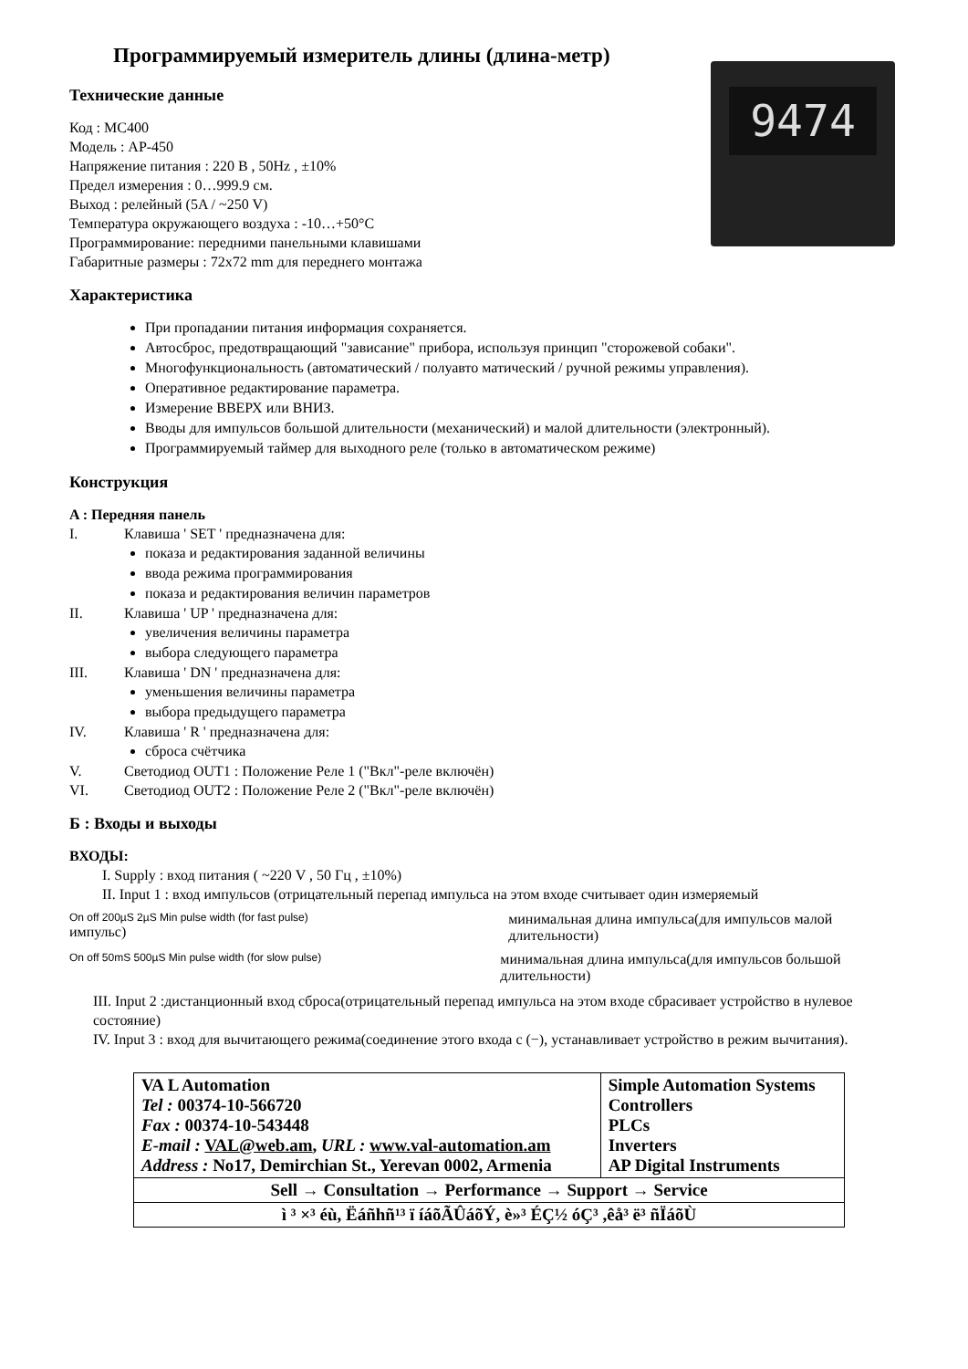9474
Программируемый измеритель длины (длина-метр)
Технические данные
Код : MC400
Модель : AP-450
Напряжение питания : 220 В , 50Hz , ±10%
Предел измерения : 0…999.9 см.
Выход : релейный (5A / ~250 V)
Температура окружающего воздуха : -10…+50°C
Программирование: передними панельными клавишами
Габаритные размеры : 72x72 mm для переднего монтажа
Характеристика
При пропадании питания информация сохраняется.
Автосброс, предотвращающий "зависание" прибора, используя принцип "сторожевой собаки".
Многофункциональность (автоматический / полуавто матический / ручной режимы управления).
Оперативное редактирование параметра.
Измерение ВВЕРХ или ВНИЗ.
Вводы для импульсов большой длительности (механический) и малой длительности (электронный).
Программируемый таймер для выходного реле (только в автоматическом режиме)
Конструкция
A : Передняя панель
I. Клавиша ' SET ' предназначена для:
показа и редактирования заданной величины
ввода режима программирования
показа и редактирования величин параметров
II. Клавиша ' UP ' предназначена для:
увеличения величины параметра
выбора следующего параметра
III. Клавиша ' DN ' предназначена для:
уменьшения величины параметра
выбора предыдущего параметра
IV. Клавиша ' R ' предназначена для:
сброса счётчика
V. Светодиод OUT1 : Положение Реле 1 ("Вкл"-реле включён)
VI. Светодиод OUT2 : Положение Реле 2 ("Вкл"-реле включён)
Б : Входы и выходы
ВХОДЫ:
I. Supply : вход питания ( ~220 V , 50 Гц , ±10%)
II. Input 1 : вход импульсов (отрицательный перепад импульса на этом входе считывает один измеряемый
On off 200µS 2µS Min pulse width (for fast pulse)
импульс)
минимальная длина импульса(для импульсов малой длительности)
On off 50mS 500µS Min pulse width (for slow pulse)
минимальная длина импульса(для импульсов большой длительности)
III. Input 2 :дистанционный вход сброса(отрицательный перепад импульса на этом входе сбрасивает устройство в нулевое состояние)
IV. Input 3 : вход для вычитающего режима(соединение этого входа с (−), устанавливает устройство в режим вычитания).
| VA L Automation Tel : 00374-10-566720 Fax : 00374-10-543448 E-mail : VAL@web.am , URL : www.val-automation.am Address : No17, Demirchian St., Yerevan 0002, Armenia | Simple Automation Systems Controllers PLCs Inverters AP Digital Instruments |
| Sell → Consultation → Performance → Support → Service | |
| ì ³ ×³ éù, Ëáñhñ¹³ ï íáõÃÛáõÝ, è»³ ÉÇ½ óÇ³ ,êå³ ë³ ñÏáõÙ | |